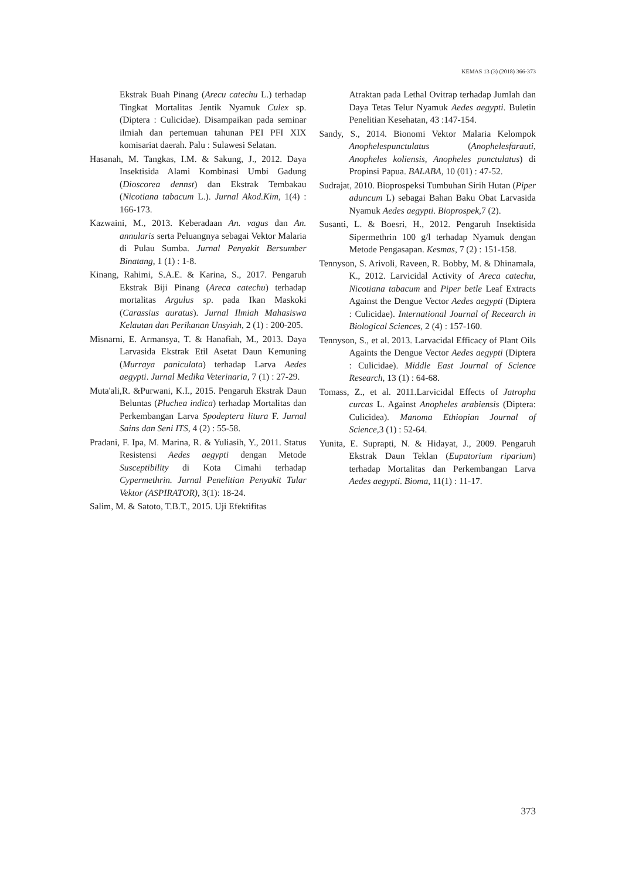KEMAS 13 (3) (2018) 366-373
Ekstrak Buah Pinang (Arecu catechu L.) terhadap Tingkat Mortalitas Jentik Nyamuk Culex sp. (Diptera : Culicidae). Disampaikan pada seminar ilmiah dan pertemuan tahunan PEI PFI XIX komisariat daerah. Palu : Sulawesi Selatan.
Hasanah, M. Tangkas, I.M. & Sakung, J., 2012. Daya Insektisida Alami Kombinasi Umbi Gadung (Dioscorea dennst) dan Ekstrak Tembakau (Nicotiana tabacum L.). Jurnal Akod.Kim, 1(4) : 166-173.
Kazwaini, M., 2013. Keberadaan An. vagus dan An. annularis serta Peluangnya sebagai Vektor Malaria di Pulau Sumba. Jurnal Penyakit Bersumber Binatang, 1 (1) : 1-8.
Kinang, Rahimi, S.A.E. & Karina, S., 2017. Pengaruh Ekstrak Biji Pinang (Areca catechu) terhadap mortalitas Argulus sp. pada Ikan Maskoki (Carassius auratus). Jurnal Ilmiah Mahasiswa Kelautan dan Perikanan Unsyiah, 2 (1) : 200-205.
Misnarni, E. Armansya, T. & Hanafiah, M., 2013. Daya Larvasida Ekstrak Etil Asetat Daun Kemuning (Murraya paniculata) terhadap Larva Aedes aegypti. Jurnal Medika Veterinaria, 7 (1) : 27-29.
Muta'ali,R. &Purwani, K.I., 2015. Pengaruh Ekstrak Daun Beluntas (Pluchea indica) terhadap Mortalitas dan Perkembangan Larva Spodeptera litura F. Jurnal Sains dan Seni ITS, 4 (2) : 55-58.
Pradani, F. Ipa, M. Marina, R. & Yuliasih, Y., 2011. Status Resistensi Aedes aegypti dengan Metode Susceptibility di Kota Cimahi terhadap Cypermethrin. Jurnal Penelitian Penyakit Tular Vektor (ASPIRATOR), 3(1): 18-24.
Salim, M. & Satoto, T.B.T., 2015. Uji Efektifitas
Atraktan pada Lethal Ovitrap terhadap Jumlah dan Daya Tetas Telur Nyamuk Aedes aegypti. Buletin Penelitian Kesehatan, 43 :147-154.
Sandy, S., 2014. Bionomi Vektor Malaria Kelompok Anophelespunctulatus (Anophelesfarauti, Anopheles koliensis, Anopheles punctulatus) di Propinsi Papua. BALABA, 10 (01) : 47-52.
Sudrajat, 2010. Bioprospeksi Tumbuhan Sirih Hutan (Piper aduncum L) sebagai Bahan Baku Obat Larvasida Nyamuk Aedes aegypti. Bioprospek, 7 (2).
Susanti, L. & Boesri, H., 2012. Pengaruh Insektisida Sipermethrin 100 g/l terhadap Nyamuk dengan Metode Pengasapan. Kesmas, 7 (2) : 151-158.
Tennyson, S. Arivoli, Raveen, R. Bobby, M. & Dhinamala, K., 2012. Larvicidal Activity of Areca catechu, Nicotiana tabacum and Piper betle Leaf Extracts Against the Dengue Vector Aedes aegypti (Diptera : Culicidae). International Journal of Recearch in Biological Sciences, 2 (4) : 157-160.
Tennyson, S., et al. 2013. Larvacidal Efficacy of Plant Oils Againts the Dengue Vector Aedes aegypti (Diptera : Culicidae). Middle East Journal of Science Research, 13 (1) : 64-68.
Tomass, Z., et al. 2011.Larvicidal Effects of Jatropha curcas L. Against Anopheles arabiensis (Diptera: Culicidea). Manoma Ethiopian Journal of Science, 3 (1) : 52-64.
Yunita, E. Suprapti, N. & Hidayat, J., 2009. Pengaruh Ekstrak Daun Teklan (Eupatorium riparium) terhadap Mortalitas dan Perkembangan Larva Aedes aegypti. Bioma, 11(1) : 11-17.
373